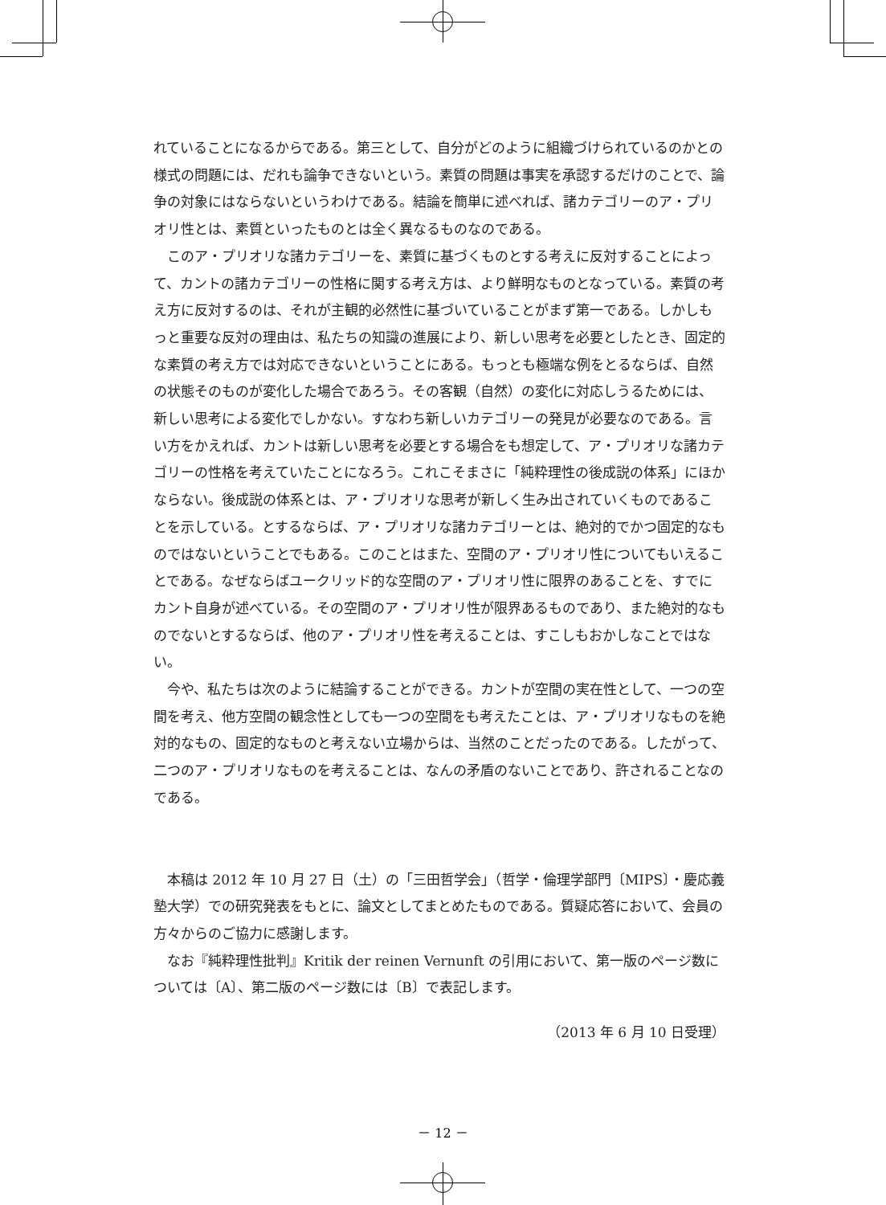れていることになるからである。第三として、自分がどのように組織づけられているのかとの様式の問題には、だれも論争できないという。素質の問題は事実を承認するだけのことで、論争の対象にはならないというわけである。結論を簡単に述べれば、諸カテゴリーのア・プリオリ性とは、素質といったものとは全く異なるものなのである。
このア・プリオリな諸カテゴリーを、素質に基づくものとする考えに反対することによって、カントの諸カテゴリーの性格に関する考え方は、より鮮明なものとなっている。素質の考え方に反対するのは、それが主観的必然性に基づいていることがまず第一である。しかしもっと重要な反対の理由は、私たちの知識の進展により、新しい思考を必要としたとき、固定的な素質の考え方では対応できないということにある。もっとも極端な例をとるならば、自然の状態そのものが変化した場合であろう。その客観（自然）の変化に対応しうるためには、新しい思考による変化でしかない。すなわち新しいカテゴリーの発見が必要なのである。言い方をかえれば、カントは新しい思考を必要とする場合をも想定して、ア・プリオリな諸カテゴリーの性格を考えていたことになろう。これこそまさに「純粋理性の後成説の体系」にほかならない。後成説の体系とは、ア・プリオリな思考が新しく生み出されていくものであることを示している。とするならば、ア・プリオリな諸カテゴリーとは、絶対的でかつ固定的なものではないということでもある。このことはまた、空間のア・プリオリ性についてもいえることである。なぜならばユークリッド的な空間のア・プリオリ性に限界のあることを、すでにカント自身が述べている。その空間のア・プリオリ性が限界あるものであり、また絶対的なものでないとするならば、他のア・プリオリ性を考えることは、すこしもおかしなことではない。
今や、私たちは次のように結論することができる。カントが空間の実在性として、一つの空間を考え、他方空間の観念性としても一つの空間をも考えたことは、ア・プリオリなものを絶対的なもの、固定的なものと考えない立場からは、当然のことだったのである。したがって、二つのア・プリオリなものを考えることは、なんの矛盾のないことであり、許されることなのである。
本稿は 2012 年 10 月 27 日（土）の「三田哲学会」（哲学・倫理学部門〔MIPS〕・慶応義塾大学）での研究発表をもとに、論文としてまとめたものである。質疑応答において、会員の方々からのご協力に感謝します。
なお『純粋理性批判』Kritik der reinen Vernunft の引用において、第一版のページ数については〔A〕、第二版のページ数には〔B〕で表記します。
（2013 年 6 月 10 日受理）
－ 12 －